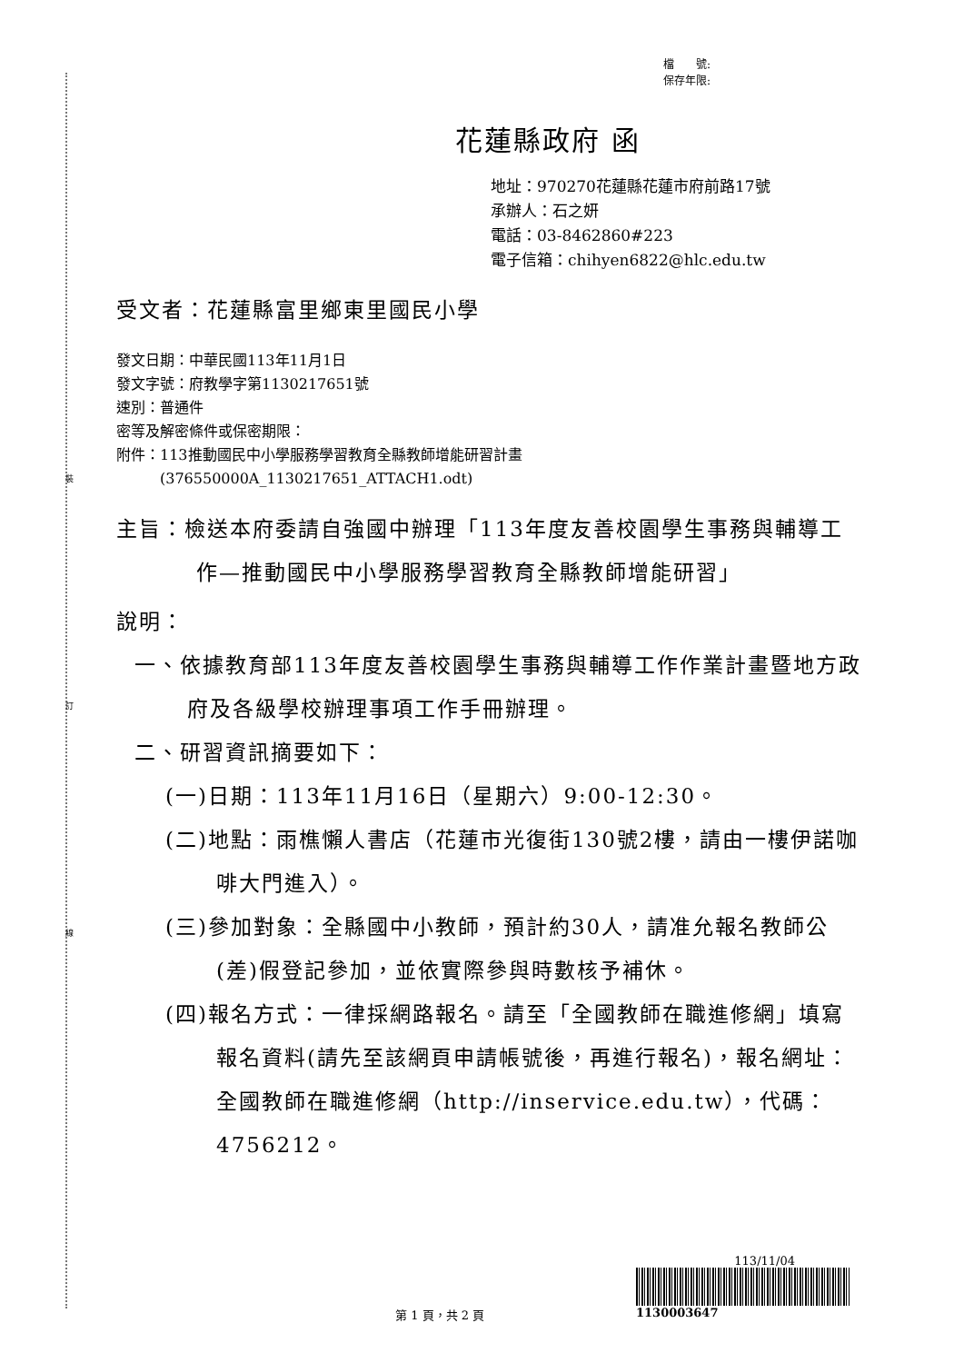裝
訂
線
檔　　號:
保存年限:
花蓮縣政府 函
地址：970270花蓮縣花蓮市府前路17號
承辦人：石之妍
電話：03-8462860#223
電子信箱：chihyen6822@hlc.edu.tw
受文者：花蓮縣富里鄉東里國民小學
發文日期：中華民國113年11月1日
發文字號：府教學字第1130217651號
速別：普通件
密等及解密條件或保密期限：
附件：113推動國民中小學服務學習教育全縣教師增能研習計畫
　　　(376550000A_1130217651_ATTACH1.odt)
主旨：檢送本府委請自強國中辦理「113年度友善校園學生事務與輔導工作—推動國民中小學服務學習教育全縣教師增能研習」
說明：
一、依據教育部113年度友善校園學生事務與輔導工作作業計畫暨地方政府及各級學校辦理事項工作手冊辦理。
二、研習資訊摘要如下：
(一)日期：113年11月16日（星期六）9:00-12:30。
(二)地點：雨樵懶人書店（花蓮市光復街130號2樓，請由一樓伊諾咖啡大門進入）。
(三)參加對象：全縣國中小教師，預計約30人，請准允報名教師公(差)假登記參加，並依實際參與時數核予補休。
(四)報名方式：一律採網路報名。請至「全國教師在職進修網」填寫報名資料(請先至該網頁申請帳號後，再進行報名)，報名網址：全國教師在職進修網（http://inservice.edu.tw），代碼：4756212。
113/11/04
1130003647
第 1 頁，共 2 頁